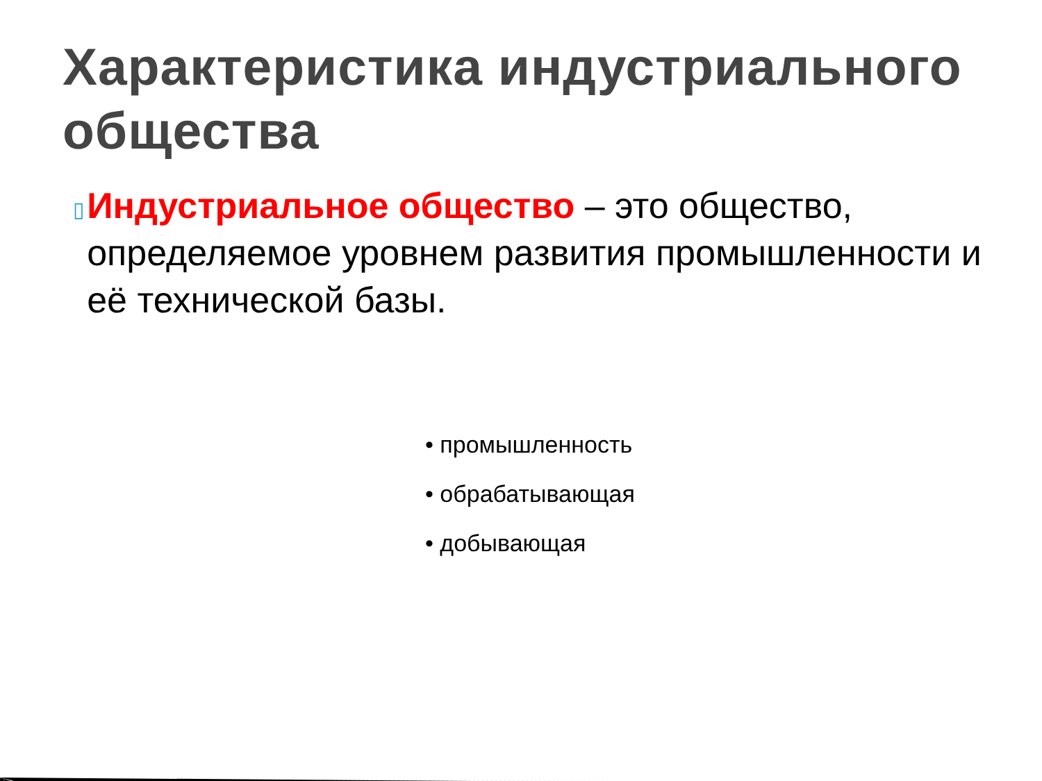Характеристика индустриального общества
▯
Индустриальное общество – это общество, определяемое уровнем развития промышленности и её технической базы.
• промышленность
• обрабатывающая
• добывающая